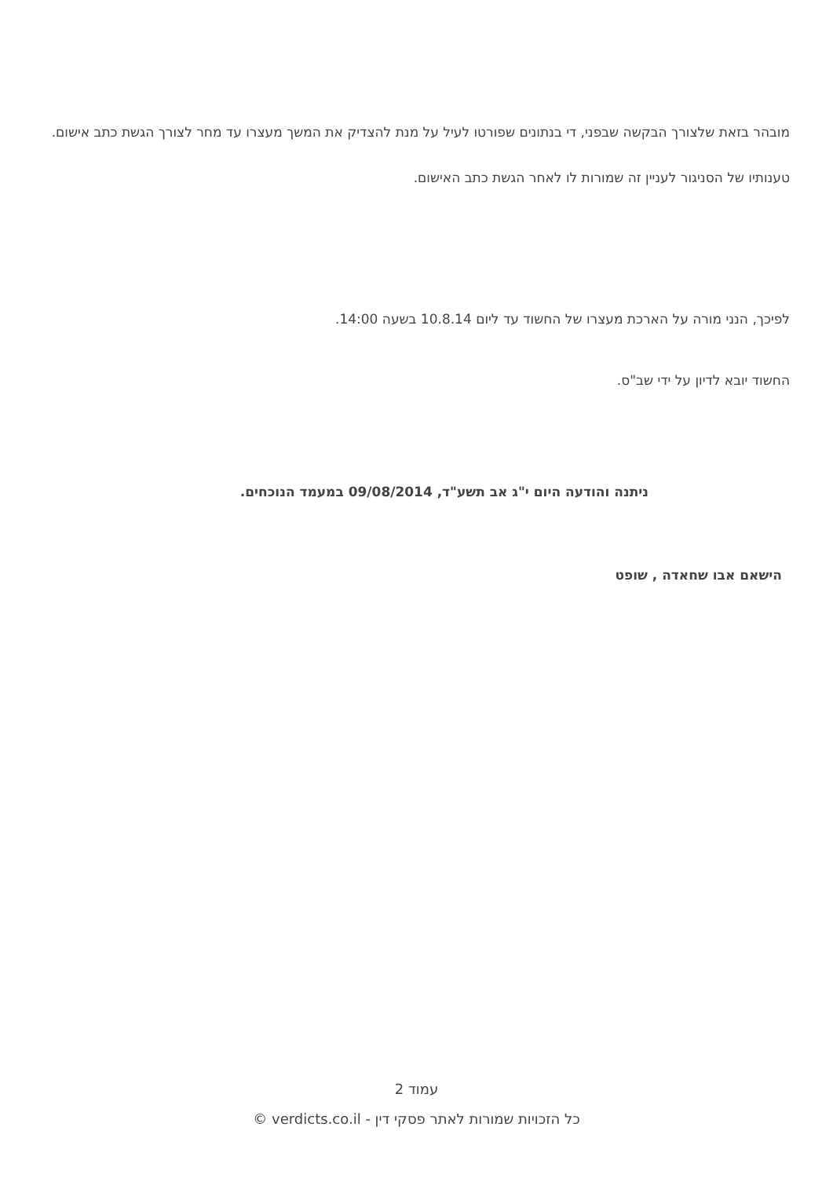מובהר בזאת שלצורך הבקשה שבפני, די בנתונים שפורטו לעיל על מנת להצדיק את המשך מעצרו עד מחר לצורך הגשת כתב אישום.
טענותיו של הסניגור לעניין זה שמורות לו לאחר הגשת כתב האישום.
לפיכך, הנני מורה על הארכת מעצרו של החשוד עד ליום 10.8.14 בשעה 14:00.
החשוד יובא לדיון על ידי שב"ס.
ניתנה והודעה היום י"ג אב תשע"ד, 09/08/2014 במעמד הנוכחים.
הישאם אבו שחאדה , שופט
עמוד 2
כל הזכויות שמורות לאתר פסקי דין - verdicts.co.il ©